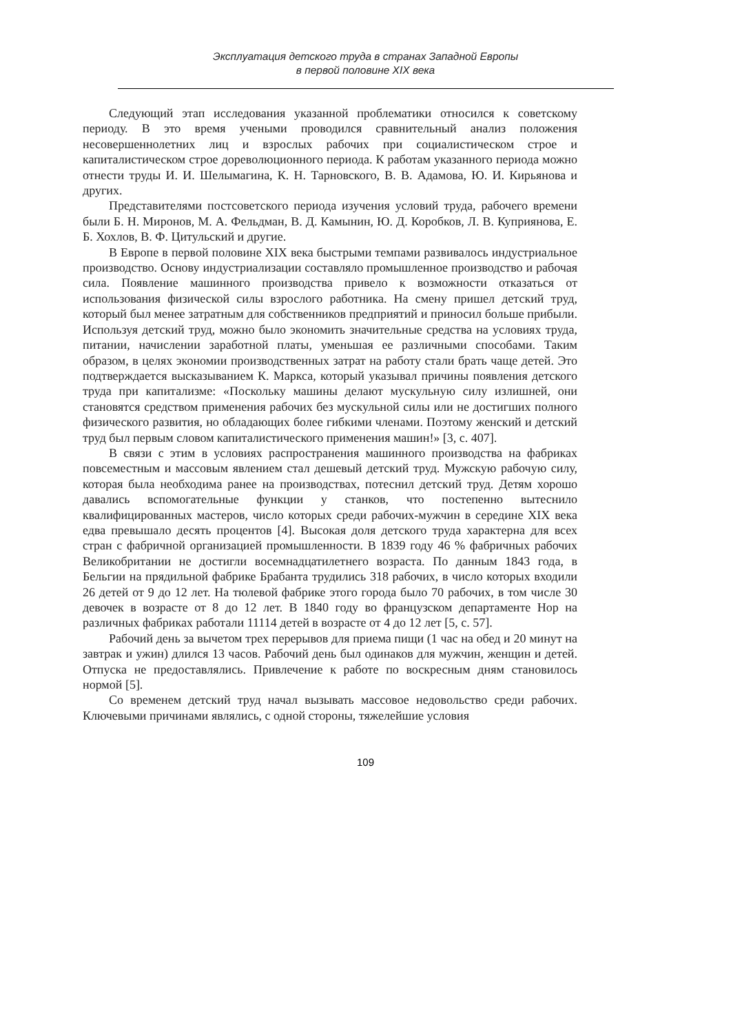Эксплуатация детского труда в странах Западной Европы
в первой половине XIX века
Следующий этап исследования указанной проблематики относился к советскому периоду. В это время учеными проводился сравнительный анализ положения несовершеннолетних лиц и взрослых рабочих при социалистическом строе и капиталистическом строе дореволюционного периода. К работам указанного периода можно отнести труды И. И. Шелымагина, К. Н. Тарновского, В. В. Адамова, Ю. И. Кирьянова и других.
Представителями постсоветского периода изучения условий труда, рабочего времени были Б. Н. Миронов, М. А. Фельдман, В. Д. Камынин, Ю. Д. Коробков, Л. В. Куприянова, Е. Б. Хохлов, В. Ф. Цитульский и другие.
В Европе в первой половине XIX века быстрыми темпами развивалось индустриальное производство. Основу индустриализации составляло промышленное производство и рабочая сила. Появление машинного производства привело к возможности отказаться от использования физической силы взрослого работника. На смену пришел детский труд, который был менее затратным для собственников предприятий и приносил больше прибыли. Используя детский труд, можно было экономить значительные средства на условиях труда, питании, начислении заработной платы, уменьшая ее различными способами. Таким образом, в целях экономии производственных затрат на работу стали брать чаще детей. Это подтверждается высказыванием К. Маркса, который указывал причины появления детского труда при капитализме: «Поскольку машины делают мускульную силу излишней, они становятся средством применения рабочих без мускульной силы или не достигших полного физического развития, но обладающих более гибкими членами. Поэтому женский и детский труд был первым словом капиталистического применения машин!» [3, с. 407].
В связи с этим в условиях распространения машинного производства на фабриках повсеместным и массовым явлением стал дешевый детский труд. Мужскую рабочую силу, которая была необходима ранее на производствах, потеснил детский труд. Детям хорошо давались вспомогательные функции у станков, что постепенно вытеснило квалифицированных мастеров, число которых среди рабочих-мужчин в середине XIX века едва превышало десять процентов [4]. Высокая доля детского труда характерна для всех стран с фабричной организацией промышленности. В 1839 году 46 % фабричных рабочих Великобритании не достигли восемнадцатилетнего возраста. По данным 1843 года, в Бельгии на прядильной фабрике Брабанта трудились 318 рабочих, в число которых входили 26 детей от 9 до 12 лет. На тюлевой фабрике этого города было 70 рабочих, в том числе 30 девочек в возрасте от 8 до 12 лет. В 1840 году во французском департаменте Нор на различных фабриках работали 11114 детей в возрасте от 4 до 12 лет [5, с. 57].
Рабочий день за вычетом трех перерывов для приема пищи (1 час на обед и 20 минут на завтрак и ужин) длился 13 часов. Рабочий день был одинаков для мужчин, женщин и детей. Отпуска не предоставлялись. Привлечение к работе по воскресным дням становилось нормой [5].
Со временем детский труд начал вызывать массовое недовольство среди рабочих. Ключевыми причинами являлись, с одной стороны, тяжелейшие условия
109